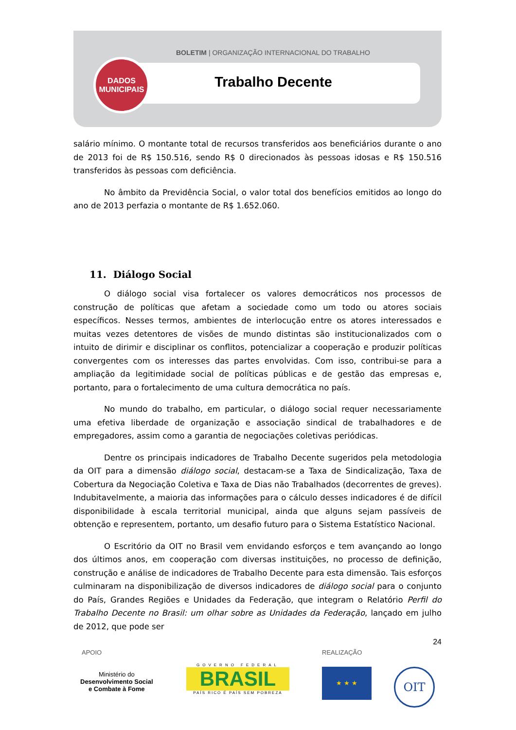BOLETIM | ORGANIZAÇÃO INTERNACIONAL DO TRABALHO
DADOS
MUNICIPAIS
Trabalho Decente
salário mínimo. O montante total de recursos transferidos aos beneficiários durante o ano de 2013 foi de R$ 150.516, sendo R$ 0 direcionados às pessoas idosas e R$ 150.516 transferidos às pessoas com deficiência.
No âmbito da Previdência Social, o valor total dos benefícios emitidos ao longo do ano de 2013 perfazia o montante de R$ 1.652.060.
11. Diálogo Social
O diálogo social visa fortalecer os valores democráticos nos processos de construção de políticas que afetam a sociedade como um todo ou atores sociais específicos. Nesses termos, ambientes de interlocução entre os atores interessados e muitas vezes detentores de visões de mundo distintas são institucionalizados com o intuito de dirimir e disciplinar os conflitos, potencializar a cooperação e produzir políticas convergentes com os interesses das partes envolvidas. Com isso, contribui-se para a ampliação da legitimidade social de políticas públicas e de gestão das empresas e, portanto, para o fortalecimento de uma cultura democrática no país.
No mundo do trabalho, em particular, o diálogo social requer necessariamente uma efetiva liberdade de organização e associação sindical de trabalhadores e de empregadores, assim como a garantia de negociações coletivas periódicas.
Dentre os principais indicadores de Trabalho Decente sugeridos pela metodologia da OIT para a dimensão diálogo social, destacam-se a Taxa de Sindicalização, Taxa de Cobertura da Negociação Coletiva e Taxa de Dias não Trabalhados (decorrentes de greves). Indubitavelmente, a maioria das informações para o cálculo desses indicadores é de difícil disponibilidade à escala territorial municipal, ainda que alguns sejam passíveis de obtenção e representem, portanto, um desafio futuro para o Sistema Estatístico Nacional.
O Escritório da OIT no Brasil vem envidando esforços e tem avançando ao longo dos últimos anos, em cooperação com diversas instituições, no processo de definição, construção e análise de indicadores de Trabalho Decente para esta dimensão. Tais esforços culminaram na disponibilização de diversos indicadores de diálogo social para o conjunto do País, Grandes Regiões e Unidades da Federação, que integram o Relatório Perfil do Trabalho Decente no Brasil: um olhar sobre as Unidades da Federação, lançado em julho de 2012, que pode ser
24
APOIO REALIZAÇÃO
Ministério do
Desenvolvimento Social
e Combate à Fome
GOVERNO FEDERAL
BRASIL
PAÍS RICO É PAÍS SEM POBREZA
★ ★ ★ OIT